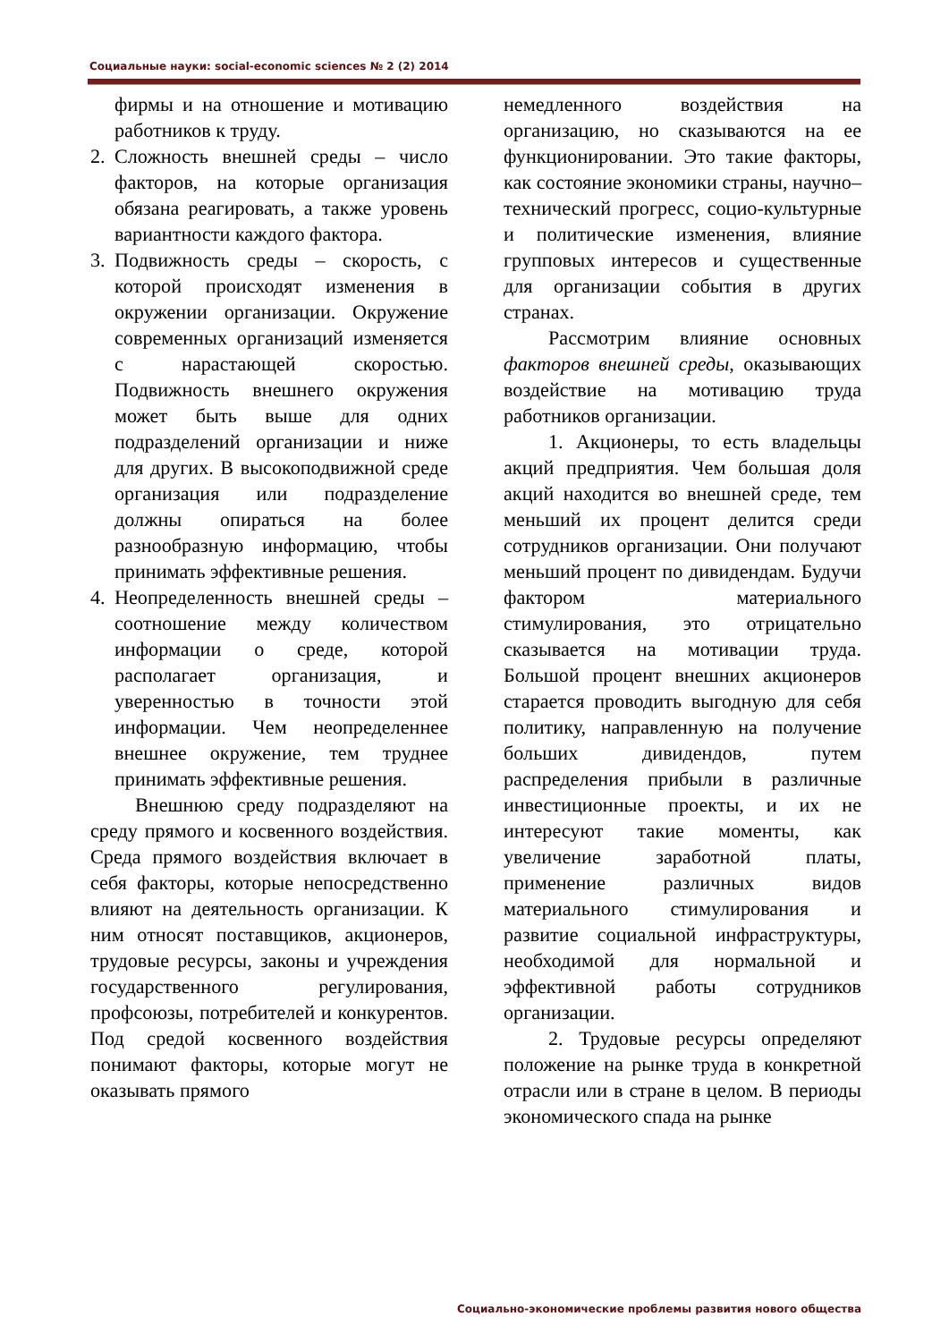Социальные науки: social-economic sciences № 2 (2) 2014
фирмы и на отношение и мотивацию работников к труду.
2. Сложность внешней среды – число факторов, на которые организация обязана реагировать, а также уровень вариантности каждого фактора.
3. Подвижность среды – скорость, с которой происходят изменения в окружении организации. Окружение современных организаций изменяется с нарастающей скоростью. Подвижность внешнего окружения может быть выше для одних подразделений организации и ниже для других. В высокоподвижной среде организация или подразделение должны опираться на более разнообразную информацию, чтобы принимать эффективные решения.
4. Неопределенность внешней среды – соотношение между количеством информации о среде, которой располагает организация, и уверенностью в точности этой информации. Чем неопределеннее внешнее окружение, тем труднее принимать эффективные решения.
Внешнюю среду подразделяют на среду прямого и косвенного воздействия. Среда прямого воздействия включает в себя факторы, которые непосредственно влияют на деятельность организации. К ним относят поставщиков, акционеров, трудовые ресурсы, законы и учреждения государственного регулирования, профсоюзы, потребителей и конкурентов. Под средой косвенного воздействия понимают факторы, которые могут не оказывать прямого
немедленного воздействия на организацию, но сказываются на ее функционировании. Это такие факторы, как состояние экономики страны, научно–технический прогресс, социо-культурные и политические изменения, влияние групповых интересов и существенные для организации события в других странах.
Рассмотрим влияние основных факторов внешней среды, оказывающих воздействие на мотивацию труда работников организации.
1. Акционеры, то есть владельцы акций предприятия. Чем большая доля акций находится во внешней среде, тем меньший их процент делится среди сотрудников организации. Они получают меньший процент по дивидендам. Будучи фактором материального стимулирования, это отрицательно сказывается на мотивации труда. Большой процент внешних акционеров старается проводить выгодную для себя политику, направленную на получение больших дивидендов, путем распределения прибыли в различные инвестиционные проекты, и их не интересуют такие моменты, как увеличение заработной платы, применение различных видов материального стимулирования и развитие социальной инфраструктуры, необходимой для нормальной и эффективной работы сотрудников организации.
2. Трудовые ресурсы определяют положение на рынке труда в конкретной отрасли или в стране в целом. В периоды экономического спада на рынке
Социально-экономические проблемы развития нового общества